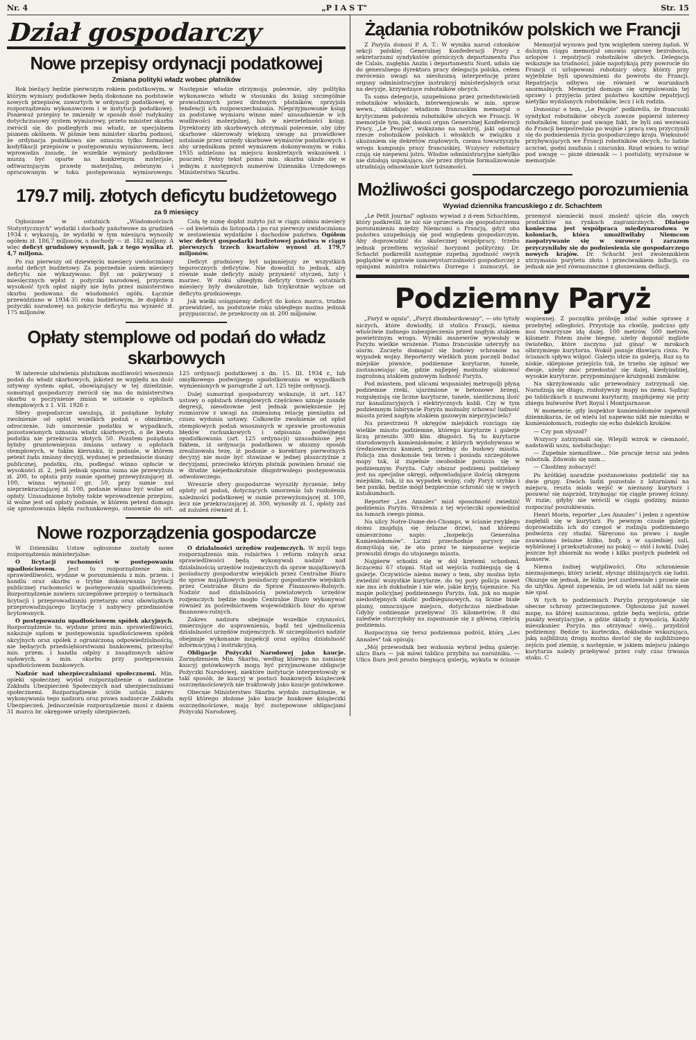Nr. 4 „P I A S T" Str. 15
Dział gospodarczy
Nowe przepisy ordynacji podatkowej
Zmiana polityki władz wobec płatników
Rok bieżący będzie pierwszym rokiem podatkowym, w którym wymiary podatkowe będą dokonane na podstawie nowych przepisów, zawartych w ordynacji podatkowej, w rozporządzeniu wykonawczem i w instytucji podatkowej. Ponieważ przepisy te zmieniły w sposób dość radykalny dotychczasowy system wymiarowy, przeto minister skarbu zwrócił się do podległych mu władz, ze specjalnem pismem okólnem. W piśmie tem minister skarbu podnosi, że ordynacja podatkowa nie oznacza tylko formalnej kodyfikacji przepisów o postępowaniu wymiarowem, lecz wprowadza zasadę, że wszelkie wymiary podatkowe muszą być oparte na konkretnym materjale, odtwarzającym prawdę materjalną, zebranym i opracowanym w toku postępowania wymiarowego. Następnie władze otrzymują polecenie, aby polityka wykonawcza władz w stosunku do ksiąg szczególnie prowadzonych przez drobnych płatników, sprzyjała tendencji ich rozpowszechniania. Nieprzyjmowanie ksiąg za podstawę wymiaru winno mieć uzasadnienie w ich wadliwości materjalnej, lub w nierzetelności ksiąg. Dyrektorzy izb skarbowych otrzymali polecenie, aby izby skarbowe skierowały większą uwagę na prawidłowe ustalanie przez urzędy skarbowe wymiarów podatkowych i aby urzędnikom przed wymiarem dokonywanym w roku 1935 udzielano na miejscu konkretnych wskazówek i pouczeń. Pełny tekst pisma min. skarbu ukaże się w jednym z następnych numerów Dziennika Urzędowego Ministerstwa Skarbu.
179.7 milj. złotych deficytu budżetowego
za 9 miesięcy
Ogłoszone w ostatnich „Wiadomościach Statystycznych" wydatki i dochody państwowe za grudzień 1934 r. wykazują, że wydatki w tym miesiącu wynosiły ogółem zł. 186,7 miljonów, a dochody — zł. 182 miljony. A więc deficyt grudniowy wynosił, jak z tego wynika zł. 4,7 miljona.
Po raz pierwszy od dziewięciu miesięcy uwidoczniony został deficyt budżetowy. Za poprzednie osiem miesięcy deficytu nie wykazywano. Był on pokrywany z miesięcznych wpłat z pożyczki narodowej, przyczem wysokość tych opłat nigdy nie była przez ministerstwo skarbu podawana do wiadomości ogółu. Łącznie przewidziano w 1934-35 roku budżetowym, że dopłata z pożyczki narodowej na pokrycie deficytu ma wynieść zł. 175 miljonów.
Całą tę sumę dopłat zużyto już w ciągu ośmiu miesięcy — od kwietnia do listopada i po raz pierwszy uwidoczniono w zestawieniu wydatków i dochodów państwa. Ogółem więc deficyt gospodarki budżetowej państwa w ciągu pierwszych trzech kwartałów wynosi zł. 179,7 miljonów.
Deficyt grudniowy był najmniejszy ze wszystkich tegorocznych deficytów. Nie dowodzi to jednak, aby równie małe deficyty miały przynieść styczeń, luty i marzec. W roku ubiegłym deficyty trzech ostatnich miesięcy były dwukrotnie, lub trzykrotnie wyższe od deficytu grudniowego.
Jak wielki osiągniemy deficyt do końca marca, trudno przewidzieć, na podstawie roku ubiegłego można jednak przypuszczać, że przekroczy on zł. 200 miljonów.
Opłaty stemplowe od podań do władz skarbowych
W interesie ułatwienia płatnikom możliwości wnoszenia podań do władz skarbowych, jakoteż ze względu na dość sztywny system opłat, obowiązujący w tej dziedzinie, samorząd gospodarczy zwrócił się ma do ministerstwa skarbu o poczynienie zmian w ustawie o opłatach stemplowych z 1. VII. 1926 r.
Sfery gospodarcze uważają, iż pożądane byłoby zwolnienie od opłat wszelkich podań o obniżenie, odroczenie, lub umorzenie podatku w wypadkach, pozostawionych uznaniu władz skarbowych, o ile kwota podatku nie przekracza złotych 50. Pozatem pożądana byłaby gruntowniejsza zmiana ustawy o opłatach stemplowych, w takim kierunku, iż podanie, w którem petent żąda zmiany decyzji, wydanej w przedmiocie daniny publicznej, podatku, cła, podlegać winno opłacie w wysokości zł. 2, jeśli jednak sporna suma nie przewyższa zł. 200, to opłata przy sumie spornej przewyższającej zł. 100, winna wynosić gr. 50, przy sumie zaś nieprzekraczającej zł. 100, podanie winno być wolne od opłaty. Uzasadnione byłoby także wprowadzenie przepisu, iż wolne jest od opłaty podanie, w którem petent domaga się sprostowania błędu rachunkowego, stosownie do art. 125 ordynacji podatkowej z dn. 15. III. 1934 r., lub omyłkowego podwójnego opodatkowania w wypadkach wymienionych w paragrafie 2 art. 125 tejże ordynacji.
Dalej samorząd gospodarczy wskazuje, iż art. 147 ustawy o opłatach stemplowych częściowo uznaje zasadę degresji, nieodzowne jest jednak powiększenie jej rozmiarów z uwagi na zmienioną relację pieniądza od czasu wydania ustawy. Całkowite zwolnienie od opłat stemplowych podań wnoszonych w sprawie prostowania błędów rachunkowych i odpisania podwójnego opodatkowania (art. 125 ordynacji) uzasadnione jest faktem, iż ordynacja podatkowa w słuszny sposób zrealizowała tezę, iż podanie o korekturę pierwotnych decyzyj nie może być stawiane w jednej płaszczyźnie z decyzjami, przeciwko którym płatnik powinien bronić się w drodze niejednokrotnie długotrwałego postępowania odwoławczego.
Wreszcie sfery gospodarcze wyraziły życzenie, żeby opłaty od podań, dotyczących umorzenia lub rozłożenia należności podatkowej w sumie przewyższającej zł. 100, lecz nie przekraczającej zł. 300, wynosiły zł. 1, opłaty zaś od zażaleń również zł. 1.
Nowe rozporządzenia gospodarcze
W Dzienniku Ustaw ogłoszone zostały nowe rozporządzenia ministerjalne:
O licytacji ruchomości w postępowaniu upadłościowem. Jest to rozporządzenie min. sprawiedliwości, wydane w porozumieniu z min. przem. i handlu oraz skarbu o trybie dokonywania licytacji publicznej ruchomości w postępowaniu upadłościowem. Rozporządzenie zawiera szczegółowe przepisy o terminach licytacji i przeprowadzaniu przetargu oraz obowiązkach przeprowadzającego licytację i nabywcy przedmiotów licytowanych.
O postępowaniu upadłościowem spółek akcyjnych. Rozporządzenie to, wydane przez min. sprawiedliwości, nakazuje sądom w postępowaniu upadłościowem spółek akcyjnych oraz spółek z ograniczoną odpowiedzialnością, nie będących przedsiębiorstwami bankowemi, przesyłać min. przem. i handlu odpisy z zasądzonych aktów sądowych, a min. skarbu przy postępowaniu upadłościowem bankowych.
Nadzór nad ubezpieczalniami społecznemi. Min. opieki społecznej wydał rozporządzenie o nadzorze Zakładu Ubezpieczeń Społecznych nad ubezpieczalniami społecznemi. Rozporządzenie ściśle ustala zakres wykonywania tego nadzoru oraz prawa nadzorcze Zakładu Ubezpieczeń. Jednocześnie rozporządzenie znosi z dniem 31 marca br. okręgowe urzędy ubezpieczeń.
O działalności urzędów rozjemczych. W myśl tego rozporządzenia min. rolnictwa i reform rolnych oraz sprawiedliwości będą wykonywali nadzór nad działalnością urzędów rozjemczych da spraw majątkowych posiadaczy gospodarstw wiejskich przez Centralne Biuro do spraw majątkowych posiadaczy gospodarstw wiejskich przez Centralne Biuro do Spraw Finansowo-Rolnych. Nadzór nad działalnością powiatowych urzędów rozjemczych będzie mogło Centralne Biuro wykonywać również za pośrednictwem wojewódzkich biur do spraw finansowo-rolnych.
Zakres nadzoru obejmuje wszelkie czynności, zmierzające do usprawnienia, bądź też ujednolicenia działalności urzędów rozjemczych. W szczególności nadzór obejmuje wykonanie inspekcji oraz ogólną działalność informacyjną i instrukcyjną.
Obligacje Pożyczki Narodowej jako kaucje. Zarządzeniem Min. Skarbu, według którego na zamianę kaucyj gotówkowych mogą być przyjmowane obligacje Pożyczki Narodowej, niektóre instytucje interpretowały w taki sposób, że kaucyj w postaci bankowych książeczek oszczędnościowych nie traktowały jako kaucje gotówkowe.
Obecnie Ministerstwo Skarbu wydało zarządzenie, w myśl którego złożone jako kaucje bankowe książeczki oszczędnościowe, mają być zastępowane obligacjami Pożyczki Narodowej.
Żądania robotników polskich we Francji
Z Paryża donosi P. A. T.: W wyniku narad członków sekcji polskiej Generalnej Konfederacji Pracy z sekretarzami syndykatów górniczych departamentu Pas de Calais, zagłębia Anzin i departamentu Nord, udała się do generalnego dyrektora pracy delegacja polska, celem zwrócenia uwagi na niesłuszną interpretację przez organy administracyjne instrukcyj ministerjalnych oraz na decyzje, krzywdzące robotników obcych.
Ta sama delegacja, uzupełniona przez przedstawicieli robotników włoskich, interwenjowała w min. spraw wewn., składając władzom francuskim memorjał o krytycznem położeniu robotników obcych we Francji. W memorjale tym, jak donosi organ Generalnej Konfederacji Pracy, „Le Peuple", wskazano na nastrój, jaki ogarnął rzesze robotników polskich i włoskich w związku z ukazaniem się dekretów rządowych, czemu towarzyszyła wroga kampanja prasy francuskiej. Wszyscy robotnicy czują się niepewni jutra. Władze administracyjne nietylko nie działają uspakająco, ale przez zbytnie formalizowanie utrudniają odnawianie kart tożsamości.
Memorjał wysuwa pod tym względem szereg żądań. W dalszym ciągu memorjał omawia sprawę bezrobocia, urlopów i repatrjacji robotników obcych. Delegacja wskazuje na trudności, jakie napotykają przy powrocie do Francji ci urlopowani robotnicy obcy, którzy przy wyjeździe byli upoważnieni do powrotu do Francji. Repatrjacja odbywa się również w warunkach anormalnych. Memorjał domaga się uregulowania tej sprawy i przyjęcia przez państwo kosztów repatrjacji nietylko wydalanych robotników, lecz i ich rodzin.
Donosząc o tem, „Le Peuple" podkreśla, że francuski syndykat robotników obcych zawsze popierał interesy robotników, biorąc pod uwagę fakt, że byli oni wezwani do Francji bezpośrednio po wojnie i pracą swą przyczynili się do podniesienia życia gospodarczego kraju. Większość przybywających we Francji robotników obcych, to ludzie uczciwi, godni zaufania i szacunku. Rząd winien to wziąć pod uwagę — pisze dziennik — i postulaty, wyrażone w memorjale.
Możliwości gospodarczego porozumienia
Wywiad dziennika francuskiego z dr. Schachtem
„Le Petit Journal" ogłasza wywiad z d-rem Schachtem, który podkreślił, że nic nie sprzeciwia się gospodarczemu porozumieniu między Niemcami a Francją, gdyż oba państwa uzupełniają się pod względem gospodarczym. Aby doprowadzić do skutecznej współpracy, trzeba jednak przedtem wyjaśnić horyzont polityczny. Dr. Schacht podkreślił następnie zupełną zgodność swych poglądów w sprawie samowystarczalności gospodarczej z opinjami ministra rolnictwa Darrego i zaznaczył, że przemysł niemiecki musi znaleźć ujście dla swych produktów na rynkach zagranicznych. Dlatego konieczna jest współpraca międzynarodowa w koloniach, która umożliwiłaby Niemcom zaopatrywanie się w surowce i zarazem przyczyniłaby się do podniesienia się gospodarczego nowych krajów. Dr. Schacht jest zwolennikiem utrzymania parytetu złota i przeciwnikiem inflacji, co jednak nie jest równoznaczne z głoszeniem deflacji.
Podziemny Paryż
„Paryż w ogniu", „Paryż zbombardowany", — oto tytuły niczych, które dowiodły, iż stolica Francji, niema właściwie żadnego zabezpieczenia przed nagłym atakiem powietrznym wroga. Wyniki manewrów wywołały w Paryżu wielkie wrażenie. Pisma francuskie uderzyły na alarm. Zaczęto domagać się budowy schronów na wypadek wojny. Reporterzy wielkich pism poczęli badać miejskie piwnice, podziemne korytarze, tunele, zastanawiając się, gdzie najlepiej możnaby ulokować zagrożoną atakiem gazowym ludność Paryża.
Pod miastem, pod ulicami wspaniałej metropolji płyną podziemne rzeki, ujarzmione w betonowe brzegi, rozgałęziają się liczne kurytarze, tunele, niezliczoną ilość rur kanalizacyjnych i elektrycznych kabli. Czy w tym podziemnym labiryncie Paryża możnaby schować ludność miasta przed nagłym atakiem gazowym nieprzyjaciela?
Na przestrzeni 9 okręgów miejskich rozciąga się wielkie miasto podziemne, którego kurytarze i galerje liczą przeszło 300 klm. długości. Są to kurytarze starodawnych kamieniołomów, z których wydobywano w średniowieczu kamień, potrzebny do budowy miasta. Policja zna doskonale ten teren i posiada szczegółowe mapy tak, iż zupełnie swobodnie porusza się w podziemnym Paryżu. Cały obszar podziemi podzielony jest na specjalne okręgi, odpowiadające ilością okręgom miejskim, tak, iż na wypadek wojny, cały Paryż szybko i bez paniki, będzie mógł bezpiecznie schronić się w swych katakumbach.
Reporter „Les Annales" miał sposobność zwiedzić podziemia Paryża. Wrażenia z tej wycieczki opowiedział na łamach swego pisma.
Na ulicy Notre-Dame-des-Champs, w ścianie zwykłego domu znajdują się żelazne drzwi, nad któremi umieszczono napis: „Inspekcja Generalna Kamieniołomów". Liczni przechodnie paryscy nie domyślają się, że oto przez te niepozorne wejście prowadzi droga do utajonego miasta.
Najpierw schodzi się w dół krętemi schodami, liczącemi 67 stopni. Stąd od wejścia rozbiegają się 4 galerje. Oczywiście niema mowy o tem, aby można było zwiedzić wszystkie kurytarze, do tej pory policja nawet nie zna ich dokładnie i nie wie, jakie kryją tajemnice. Na mapie policyjnej podziemnego Paryża, tak, jak na mapie niedostępnych okolic podbiegunowych, są liczne białe plamy, oznaczające miejsca, dotychczas niezbadane. Gdyby codziennie przebywać 35 kilometrów, 8 dni zaledwie starczyłoby na zapoznanie się z główną częścią podziemia.
Rozpoczyna się teraz podziemna podróż, którą „Les Annales" tak opisują:
„Mój przewodnik bez wahania wybrał jedną galerję: ulica Bara — jak mówi tablica przybita na narożniku. — Ulica Bara jest prosto biegnącą galerją, wykuta w ścianie wapiennej. Z początku próbuję zdać sobie sprawę z przebytej odległości. Przystaję na chwilę, podczas gdy moi towarzysze idą dalej. 100 metrów, 500 metrów, kilometr. Potem znów biegnę, ażeby dogonić mgliste światełko, które zaczyna już ginąć w mrokach olbrzymiego kurytarza. Wokół panuje dławiąca cisza. Po ścianach spływa wilgoć. Galerja idzie za galerją. Raz są to niskie, sklepione przejścia tak, że trzeba się zginać we dwoje, ażeby móc przedostać się dalej, kiedyindziej, wysokie kurytarze, przypominające krużganki zamków.
Na skrzyżowaniu ulic przewodnicy zatrzymali się. Naradzają się długo, rozłożywszy mapy na ziemi. Sądząc po tabliczkach z nazwami kurytarzy, znajdujemy się przy zbiegu bulworów Port Royal i Montparnasse.
W momencie, gdy inspektor kamieniołomów zapewnił dziennikarza, że od wielu lat napewno nikt nie mieszka w kamieniołomach, rozległo się echo dalekich kroków.
— Czy pan słyszał?
Wszyscy zatrzymali się. Wlepili wzrok w ciemność, nadstawili uszu, nadsłuchując:
— Zupełnie niemożliwe... Nie pracuje teraz ani jeden robotnik. Zdawało się nam...
— Chodźmy zobaczyć!
Po krótkiej naradzie postanowiono podzielić się na dwie grupy. Dwóch ludzi pozostało z latarniami na miejscu, reszta miała wejść w nieznany kurytarz i posuwać się naprzód, trzymając się ciągle prawej ściany. W razie, gdyby nie wrócili w ciągu godziny, miano rozpocząć poszukiwania.
Henri Morin, reporter „Les Annales" i jeden z agentów zagłębili się w kurytarz. Po pewnym czasie galerja doprowadziła ich do czegoś w rodzaju podziemnego podwórza czy studni. Skręcono na prawo i nagle zauważono żelazne łóżko, bufy, a w sąsiedniej sali, wybielonej i przekształconej na pokój — stół i ławki. Dalej jeszcze był zbiornik na wodę i kilka pustych pudełek od konserw.
Niema żadnej wątpliwości. Oto schronienie nieznajomego, który uciekł, słysząc zbliżających się ludzi. Okazuje się jednak, że łóżko jest zardzewiałe i prawie nie do użytku. Agent zapewnia, że od wielu lat nikt na niem nie spał.
W tych to podziemiach Paryża przygotowuje się obecne schrony przeciwgazowe. Ogłoszono już nawet mapę, na której naznaczono, gdzie będą wejścia, gdzie punkty wentylacyjne, a gdzie składy z żywnością. Każdy mieszkaniec Paryża ma otrzymać swój... przydział podziemny. Będzie to karteczka, dokładnie wskazująca, jaką najbliższą drogą można dostać się do najbliższego zejścia pod ziemię, a następnie, w jakiem miejscu jakiego kurytarza należy przebywać przez cały czas trwania ataku. C